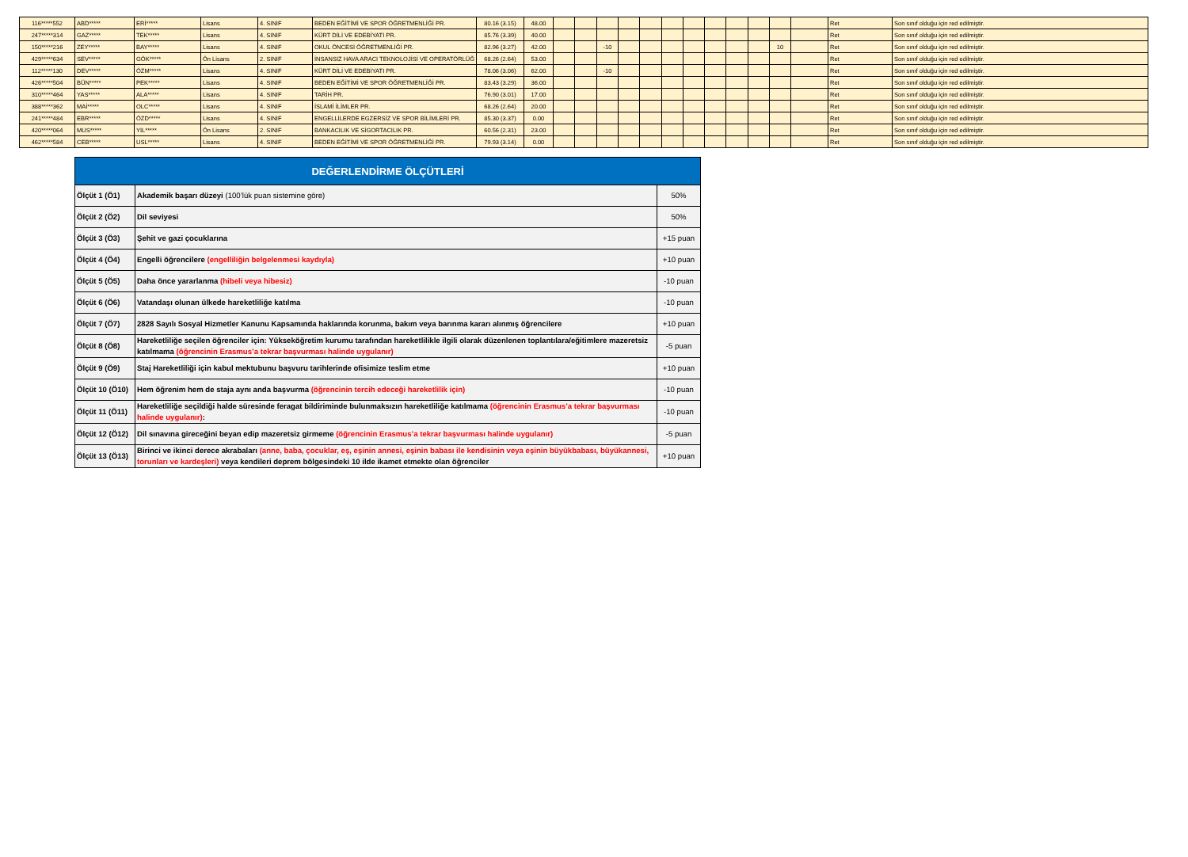| 116*****552 | ABD***** | ERİ***** | Lisans | 4. SINIF | BEDEN EĞİTİMİ VE SPOR ÖĞRETMENLİĞİ PR. | 80.16 (3.15) | 48.00 | | | | | | | | | | | | | Ret | Son sınıf olduğu için red edilmiştir. |
| 247*****314 | GAZ***** | TEK***** | Lisans | 4. SINIF | KÜRT DİLİ VE EDEBİYATI PR. | 85.76 (3.39) | 40.00 | | | | | | | | | | | | | Ret | Son sınıf olduğu için red edilmiştir. |
| 150*****216 | ZEY***** | BAY***** | Lisans | 4. SINIF | OKUL ÖNCESİ ÖĞRETMENLİĞİ PR. | 82.96 (3.27) | 42.00 | | | -10 | | | | | | | | 10 | | Ret | Son sınıf olduğu için red edilmiştir. |
| 429*****634 | SEV***** | GÖK***** | Ön Lisans | 2. SINIF | İNSANSIZ HAVA ARACI TEKNOLOJİSİ VE OPERATÖRLÜĞ | 68.26 (2.64) | 53.00 | | | | | | | | | | | | | Ret | Son sınıf olduğu için red edilmiştir. |
| 112*****130 | DEV***** | ÖZM***** | Lisans | 4. SINIF | KÜRT DİLİ VE EDEBİYATI PR. | 78.06 (3.06) | 62.00 | | | -10 | | | | | | | | | | Ret | Son sınıf olduğu için red edilmiştir. |
| 426*****504 | BÜN***** | PEK***** | Lisans | 4. SINIF | BEDEN EĞİTİMİ VE SPOR ÖĞRETMENLİĞİ PR. | 83.43 (3.29) | 36.00 | | | | | | | | | | | | | Ret | Son sınıf olduğu için red edilmiştir. |
| 310*****464 | YAS***** | ALA***** | Lisans | 4. SINIF | TARİH PR. | 76.90 (3.01) | 17.00 | | | | | | | | | | | | | Ret | Son sınıf olduğu için red edilmiştir. |
| 388*****362 | MAİ***** | OLC***** | Lisans | 4. SINIF | İSLAMİ İLİMLER PR. | 68.26 (2.64) | 20.00 | | | | | | | | | | | | | Ret | Son sınıf olduğu için red edilmiştir. |
| 241*****484 | EBR***** | ÖZD***** | Lisans | 4. SINIF | ENGELLİLERDE EGZERSİZ VE SPOR BİLİMLERİ PR. | 85.30 (3.37) | 0.00 | | | | | | | | | | | | | Ret | Son sınıf olduğu için red edilmiştir. |
| 420*****064 | MUS***** | YIL***** | Ön Lisans | 2. SINIF | BANKACILIK VE SİGORTACILIK PR. | 60.56 (2.31) | 23.00 | | | | | | | | | | | | | Ret | Son sınıf olduğu için red edilmiştir. |
| 462*****584 | CEB***** | USL***** | Lisans | 4. SINIF | BEDEN EĞİTİMİ VE SPOR ÖĞRETMENLİĞİ PR. | 79.93 (3.14) | 0.00 | | | | | | | | | | | | | Ret | Son sınıf olduğu için red edilmiştir. |
| DEĞERLENDİRME ÖLÇÜTLERİ | | |
| --- | --- | --- |
| Ölçüt 1 (Ö1) | Akademik başarı düzeyi (100’lük puan sistemine göre) | 50% |
| Ölçüt 2 (Ö2) | Dil seviyesi | 50% |
| Ölçüt 3 (Ö3) | Şehit ve gazi çocuklarına | +15 puan |
| Ölçüt 4 (Ö4) | Engelli öğrencilere (engelliliğin belgelenmesi kaydıyla) | +10 puan |
| Ölçüt 5 (Ö5) | Daha önce yararlanma (hibeli veya hibesiz) | -10 puan |
| Ölçüt 6 (Ö6) | Vatandaşı olunan ülkede hareketliliğe katılma | -10 puan |
| Ölçüt 7 (Ö7) | 2828 Sayılı Sosyal Hizmetler Kanunu Kapsamında haklarında korunma, bakım veya barınma kararı alınmış öğrencilere | +10 puan |
| Ölçüt 8 (Ö8) | Hareketliliğe seçilen öğrenciler için: Yükseköğretim kurumu tarafından hareketlilikle ilgili olarak düzenlenen toplantılara/eğitimlere mazeretsiz katılmama (öğrencinin Erasmus’a tekrar başvurması halinde uygulanır) | -5 puan |
| Ölçüt 9 (Ö9) | Staj Hareketliliği için kabul mektubunu başvuru tarihlerinde ofisimize teslim etme | +10 puan |
| Ölçüt 10 (Ö10) | Hem öğrenim hem de staja aynı anda başvurma (öğrencinin tercih edeceği hareketlilik için) | -10 puan |
| Ölçüt 11 (Ö11) | Hareketliliğe seçildiği halde süresinde feragat bildiriminde bulunmaksızın hareketliliğe katılmama (öğrencinin Erasmus’a tekrar başvurması halinde uygulanır) : | -10 puan |
| Ölçüt 12 (Ö12) | Dil sınavına gireceğini beyan edip mazeretsiz girmeme (öğrencinin Erasmus’a tekrar başvurması halinde uygulanır) | -5 puan |
| Ölçüt 13 (Ö13) | Birinci ve ikinci derece akrabaları (anne, baba, çocuklar, eş, eşinin annesi, eşinin babası ile kendisinin veya eşinin büyükbabası, büyükannesi, torunları ve kardeşleri) veya kendileri deprem bölgesindeki 10 ilde ikamet etmekte olan öğrenciler | +10 puan |